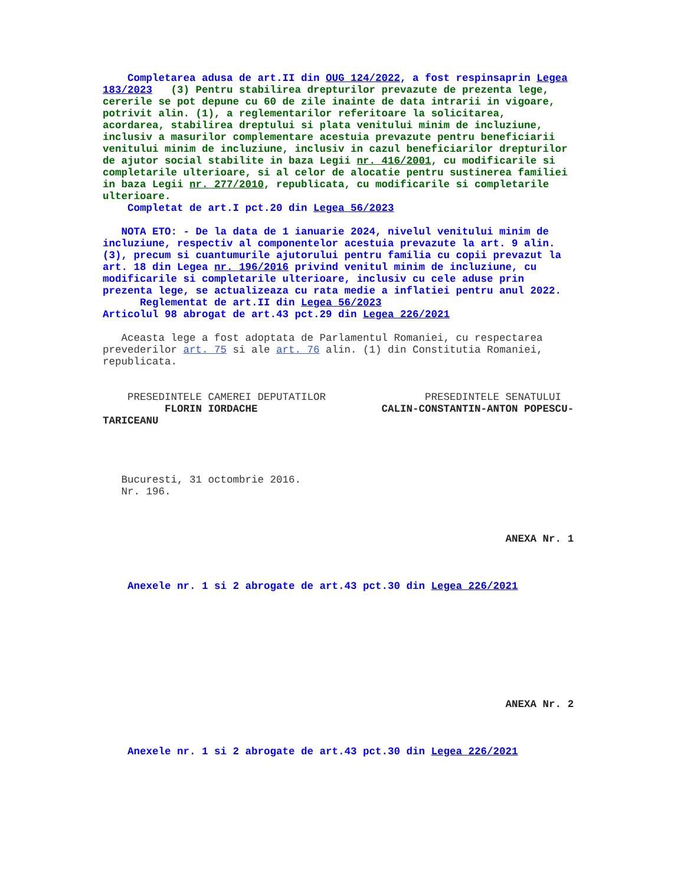Completarea adusa de art.II din OUG 124/2022, a fost respinsaprin Legea
183/2023   (3) Pentru stabilirea drepturilor prevazute de prezenta lege,
cererile se pot depune cu 60 de zile inainte de data intrarii in vigoare,
potrivit alin. (1), a reglementarilor referitoare la solicitarea,
acordarea, stabilirea dreptului si plata venitului minim de incluziune,
inclusiv a masurilor complementare acestuia prevazute pentru beneficiarii
venitului minim de incluziune, inclusiv in cazul beneficiarilor drepturilor
de ajutor social stabilite in baza Legii nr. 416/2001, cu modificarile si
completarile ulterioare, si al celor de alocatie pentru sustinerea familiei
in baza Legii nr. 277/2010, republicata, cu modificarile si completarile
ulterioare.
    Completat de art.I pct.20 din Legea 56/2023

   NOTA ETO: - De la data de 1 ianuarie 2024, nivelul venitului minim de
incluziune, respectiv al componentelor acestuia prevazute la art. 9 alin.
(3), precum si cuantumurile ajutorului pentru familia cu copii prevazut la
art. 18 din Legea nr. 196/2016 privind venitul minim de incluziune, cu
modificarile si completarile ulterioare, inclusiv cu cele aduse prin
prezenta lege, se actualizeaza cu rata medie a inflatiei pentru anul 2022.
      Reglementat de art.II din Legea 56/2023
Articolul 98 abrogat de art.43 pct.29 din Legea 226/2021

   Aceasta lege a fost adoptata de Parlamentul Romaniei, cu respectarea
prevederilor art. 75 si ale art. 76 alin. (1) din Constitutia Romaniei,
republicata.


    PRESEDINTELE CAMEREI DEPUTATILOR                PRESEDINTELE SENATULUI
          FLORIN IORDACHE                    CALIN-CONSTANTIN-ANTON POPESCU-
TARICEANU




   Bucuresti, 31 octombrie 2016.
   Nr. 196.



                                                                 ANEXA Nr. 1



    Anexele nr. 1 si 2 abrogate de art.43 pct.30 din Legea 226/2021









                                                                 ANEXA Nr. 2



    Anexele nr. 1 si 2 abrogate de art.43 pct.30 din Legea 226/2021